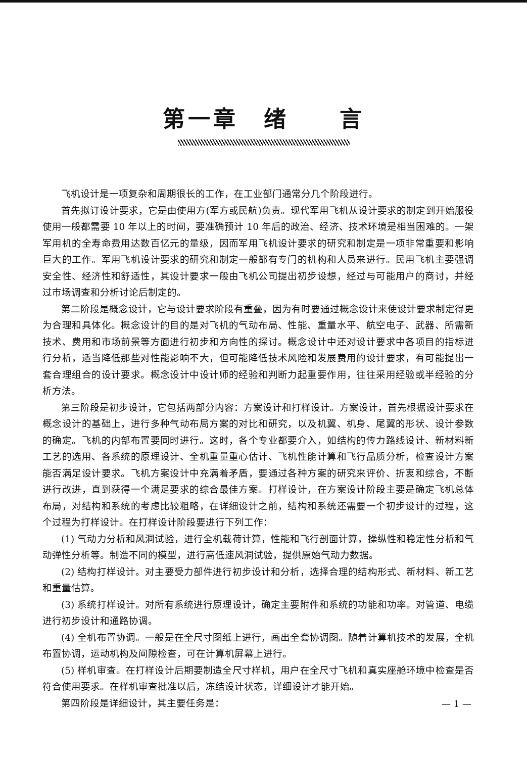第一章　绪　　言
飞机设计是一项复杂和周期很长的工作，在工业部门通常分几个阶段进行。
首先拟订设计要求，它是由使用方(军方或民航)负责。现代军用飞机从设计要求的制定到开始服役使用一般都需要 10 年以上的时间，要准确预计 10 年后的政治、经济、技术环境是相当困难的。一架军用机的全寿命费用达数百亿元的量级，因而军用飞机设计要求的研究和制定是一项非常重要和影响巨大的工作。军用飞机设计要求的研究和制定一般都有专门的机构和人员来进行。民用飞机主要强调安全性、经济性和舒适性，其设计要求一般由飞机公司提出初步设想，经过与可能用户的商讨，并经过市场调查和分析讨论后制定的。
第二阶段是概念设计，它与设计要求阶段有重叠，因为有时要通过概念设计来使设计要求制定得更为合理和具体化。概念设计的目的是对飞机的气动布局、性能、重量水平、航空电子、武器、所需新技术、费用和市场前景等方面进行初步和方向性的探讨。概念设计中还对设计要求中各项目的指标进行分析，适当降低那些对性能影响不大，但可能降低技术风险和发展费用的设计要求，有可能提出一套合理组合的设计要求。概念设计中设计师的经验和判断力起重要作用，往往采用经验或半经验的分析方法。
第三阶段是初步设计，它包括两部分内容：方案设计和打样设计。方案设计，首先根据设计要求在概念设计的基础上，进行多种气动布局方案的对比和研究，以及机翼、机身、尾翼的形状、设计参数的确定。飞机的内部布置要同时进行。这时，各个专业都要介入，如结构的传力路线设计、新材料新工艺的选用、各系统的原理设计、全机重量重心估计、飞机性能计算和飞行品质分析，检查设计方案能否满足设计要求。飞机方案设计中充满着矛盾，要通过各种方案的研究来评价、折衷和综合，不断进行改进，直到获得一个满足要求的综合最佳方案。打样设计，在方案设计阶段主要是确定飞机总体布局，对结构和系统的考虑比较粗略，在详细设计之前，结构和系统还需要一个初步设计的过程，这个过程为打样设计。在打样设计阶段要进行下列工作：
(1) 气动力分析和风洞试验，进行全机载荷计算，性能和飞行剖面计算，操纵性和稳定性分析和气动弹性分析等。制造不同的模型，进行高低速风洞试验，提供原始气动力数据。
(2) 结构打样设计。对主要受力部件进行初步设计和分析，选择合理的结构形式、新材料、新工艺和重量估算。
(3) 系统打样设计。对所有系统进行原理设计，确定主要附件和系统的功能和功率。对管道、电缆进行初步设计和通路协调。
(4) 全机布置协调。一般是在全尺寸图纸上进行，画出全套协调图。随着计算机技术的发展，全机布置协调，运动机构及间隙检查，可在计算机屏幕上进行。
(5) 样机审查。在打样设计后期要制造全尺寸样机，用户在全尺寸飞机和真实座舱环境中检查是否符合使用要求。在样机审查批准以后，冻结设计状态，详细设计才能开始。
第四阶段是详细设计，其主要任务是：
— 1 —